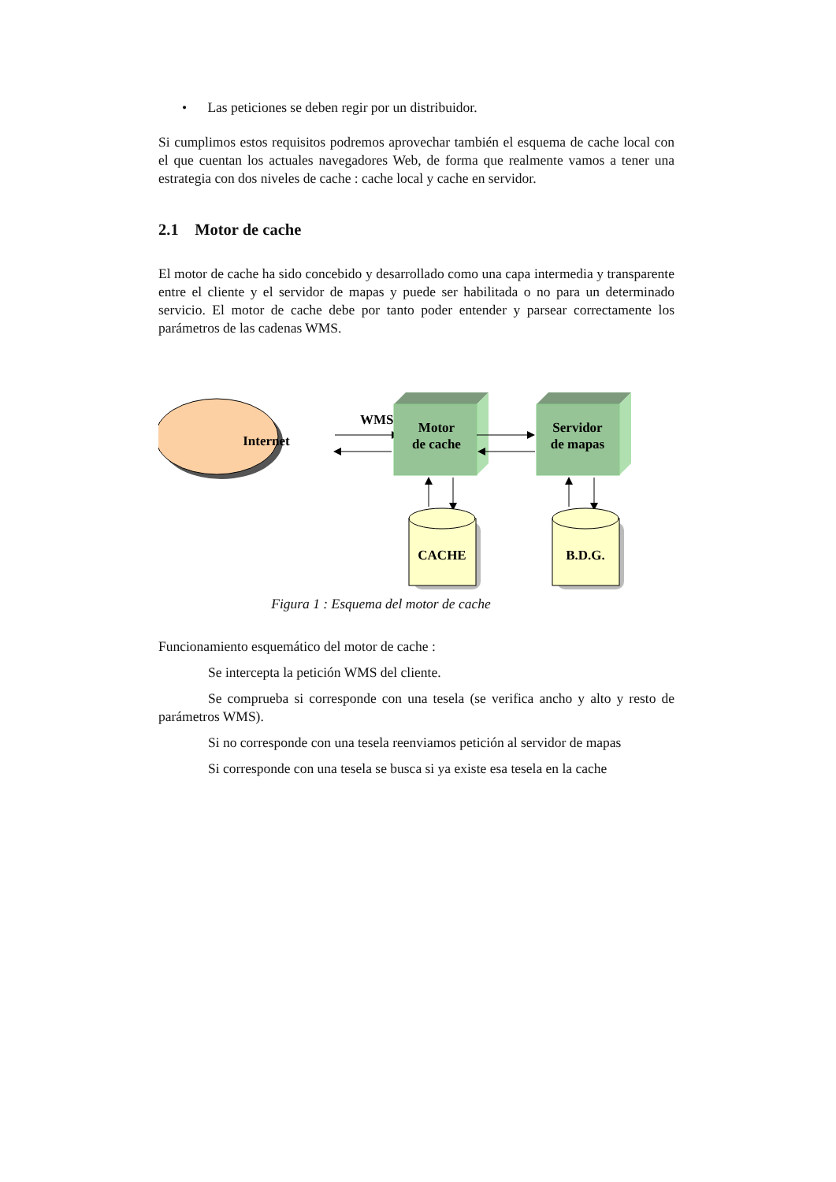• Las peticiones se deben regir por un distribuidor.
Si cumplimos estos requisitos podremos aprovechar también el esquema de cache local con el que cuentan los actuales navegadores Web, de forma que realmente vamos a tener una estrategia con dos niveles de cache : cache local y cache en servidor.
2.1 Motor de cache
El motor de cache ha sido concebido y desarrollado como una capa intermedia y transparente entre el cliente y el servidor de mapas y puede ser habilitada o no para un determinado servicio. El motor de cache debe por tanto poder entender y parsear correctamente los parámetros de las cadenas WMS.
Internet
WMS
Motor
de cache
Servidor
de mapas
CACHE
B.D.G.
Figura 1 : Esquema del motor de cache
Funcionamiento esquemático del motor de cache :
Se intercepta la petición WMS del cliente.
Se comprueba si corresponde con una tesela (se verifica ancho y alto y resto de parámetros WMS).
Si no corresponde con una tesela reenviamos petición al servidor de mapas
Si corresponde con una tesela se busca si ya existe esa tesela en la cache